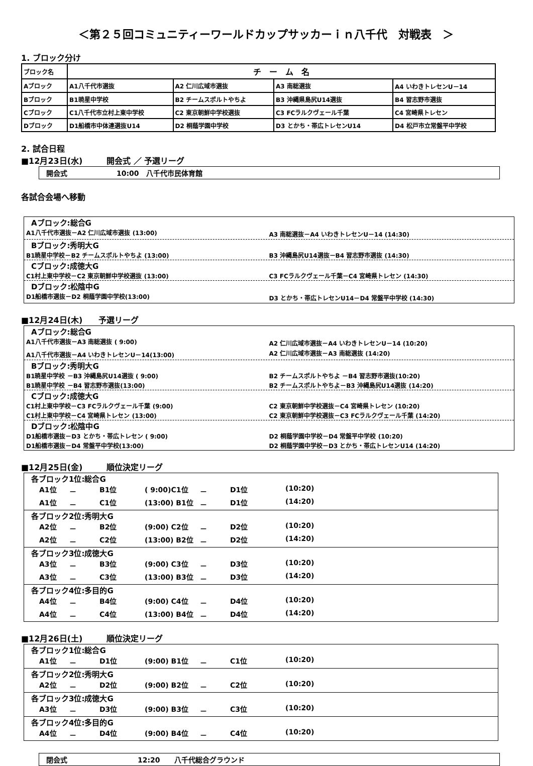＜第２５回コミュニティーワールドカップサッカーｉｎ八千代　対戦表　＞
1. ブロック分け
| ブロック名 | チ ー ム 名 | | | |
| Aブロック | A1八千代市選抜 | A2 仁川広域市選抜 | A3 南総選抜 | A4 いわきトレセンU－14 |
| Bブロック | B1暁星中学校 | B2 チームスポルトやちよ | B3 沖縄県島尻U14選抜 | B4 習志野市選抜 |
| Cブロック | C1八千代市立村上東中学校 | C2 東京朝鮮中学校選抜 | C3 FCラルクヴェール千葉 | C4 宮崎県トレセン |
| Dブロック | D1船橋市中体連選抜U14 | D2 桐蔭学園中学校 | D3 とかち・帯広トレセンU14 | D4 松戸市立常盤平中学校 |
2. 試合日程
■12月23日(水)　　　開会式 ／ 予選リーグ
開会式　　　　　　　10:00　八千代市民体育館
各試合会場へ移動
Aブロック:総合G
A1八千代市選抜－A2 仁川広域市選抜 (13:00) A3 南総選抜－A4 いわきトレセンU－14 (14:30)
Bブロック:秀明大G
B1暁星中学校－B2 チームスポルトやちよ (13:00) B3 沖縄島尻U14選抜－B4 習志野市選抜 (14:30)
Cブロック:成徳大G
C1村上東中学校－C2 東京朝鮮中学校選抜 (13:00) C3 FCラルクヴェール千葉－C4 宮崎県トレセン (14:30)
Dブロック:松陰中G
D1船橋市選抜－D2 桐蔭学園中学校(13:00) D3 とかち・帯広トレセンU14－D4 常盤平中学校 (14:30)
■12月24日(木)　　予選リーグ
Aブロック:総合G
A1八千代市選抜－A3 南総選抜 ( 9:00) A2 仁川広域市選抜－A4 いわきトレセンU－14 (10:20)
A1八千代市選抜－A4 いわきトレセンU－14(13:00) A2 仁川広域市選抜－A3 南総選抜 (14:20)
Bブロック:秀明大G
B1暁星中学校 －B3 沖縄島尻U14選抜 ( 9:00) B2 チームスポルトやちよ －B4 習志野市選抜(10:20)
B1暁星中学校 －B4 習志野市選抜(13:00) B2 チームスポルトやちよ－B3 沖縄島尻U14選抜 (14:20)
Cブロック:成徳大G
C1村上東中学校－C3 FCラルクヴェール千葉 (9:00) C2 東京朝鮮中学校選抜－C4 宮崎県トレセン (10:20)
C1村上東中学校－C4 宮崎県トレセン (13:00) C2 東京朝鮮中学校選抜－C3 FCラルクヴェール千葉 (14:20)
Dブロック:松陰中G
D1船橋市選抜－D3 とかち・帯広トレセン ( 9:00) D2 桐蔭学園中学校－D4 常盤平中学校 (10:20)
D1船橋市選抜－D4 常盤平中学校(13:00) D2 桐蔭学園中学校－D3 とかち・帯広トレセンU14 (14:20)
■12月25日(金)　　　順位決定リーグ
各ブロック1位:総合G
A1位 － B1位 ( 9:00)C1位 － D1位 (10:20)
A1位 － C1位 (13:00) B1位 － D1位 (14:20)
各ブロック2位:秀明大G
A2位 － B2位 (9:00) C2位 － D2位 (10:20)
A2位 － C2位 (13:00) B2位 － D2位 (14:20)
各ブロック3位:成徳大G
A3位 － B3位 (9:00) C3位 － D3位 (10:20)
A3位 － C3位 (13:00) B3位 － D3位 (14:20)
各ブロック4位:多目的G
A4位 － B4位 (9:00) C4位 － D4位 (10:20)
A4位 － C4位 (13:00) B4位 － D4位 (14:20)
■12月26日(土)　　　順位決定リーグ
各ブロック1位:総合G
A1位 － D1位 (9:00) B1位 － C1位 (10:20)
各ブロック2位:秀明大G
A2位 － D2位 (9:00) B2位 － C2位 (10:20)
各ブロック3位:成徳大G
A3位 － D3位 (9:00) B3位 － C3位 (10:20)
各ブロック4位:多目的G
A4位 － D4位 (9:00) B4位 － C4位 (10:20)
閉会式　　　　　　　　　　12:20　　八千代総合グラウンド